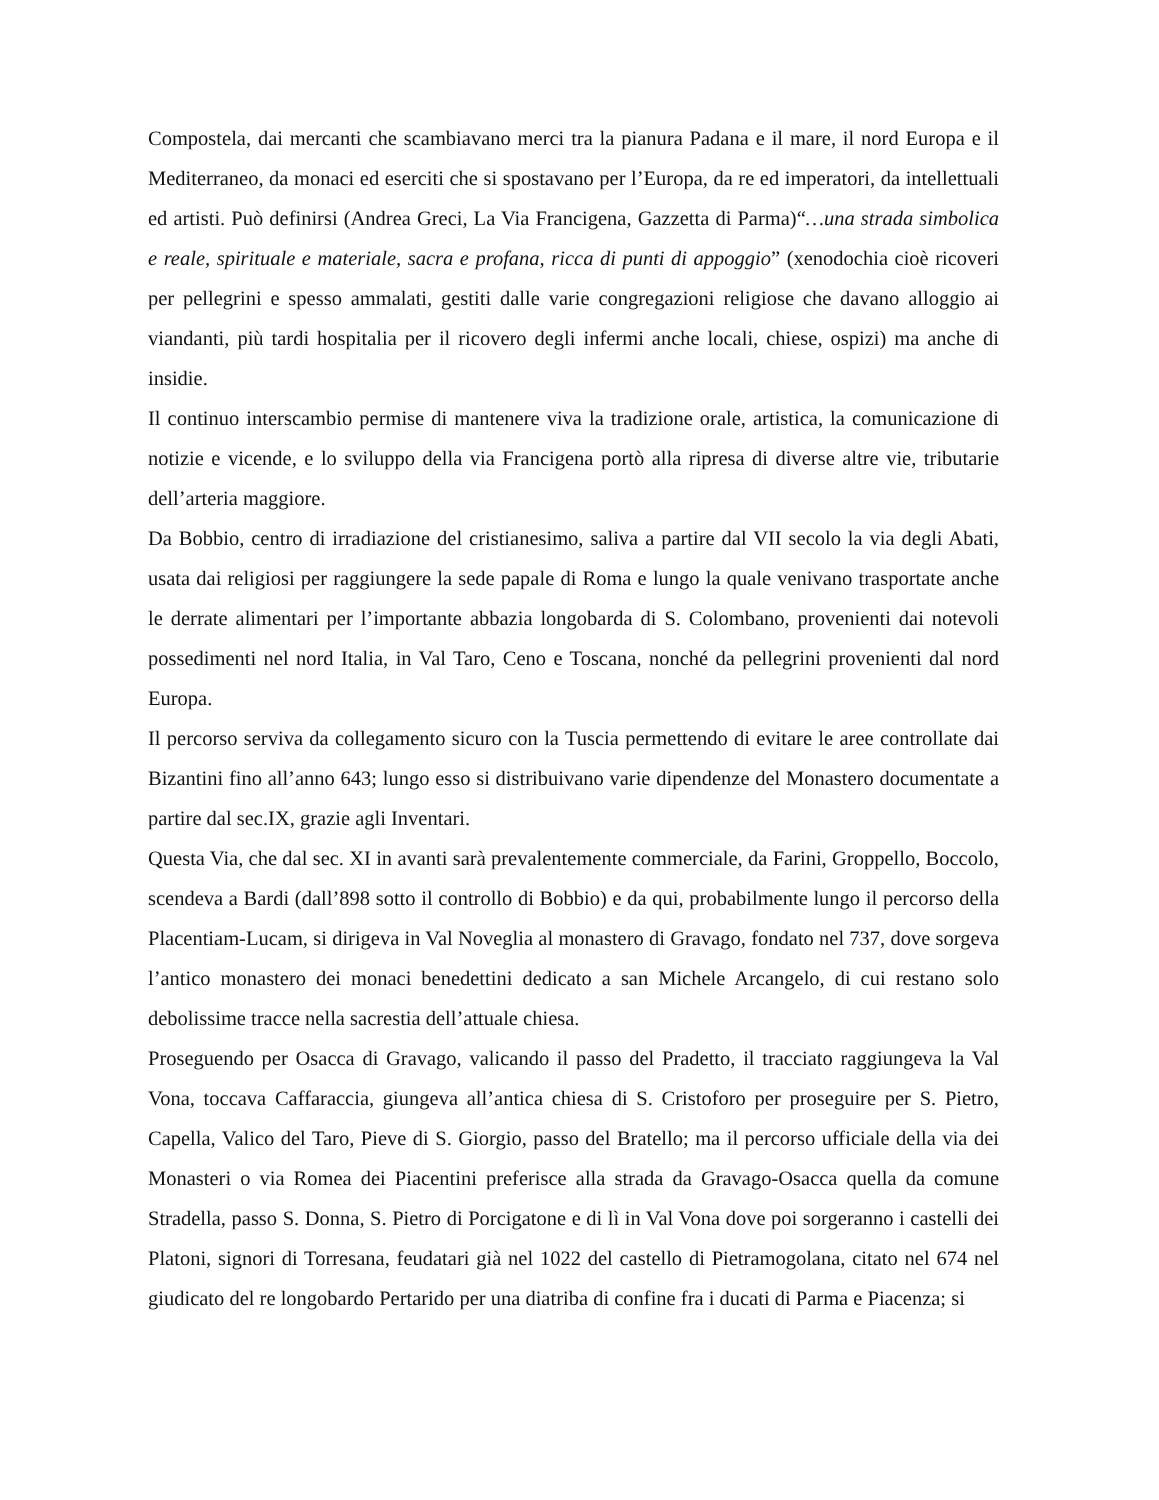Compostela, dai mercanti che scambiavano merci tra la pianura Padana e il mare, il nord Europa e il Mediterraneo, da monaci ed eserciti che si spostavano per l’Europa, da re ed imperatori, da intellettuali ed artisti. Può definirsi (Andrea Greci, La Via Francigena, Gazzetta di Parma)“…una strada simbolica e reale, spirituale e materiale, sacra e profana, ricca di punti di appoggio” (xenodochia cioè ricoveri per pellegrini e spesso ammalati, gestiti dalle varie congregazioni religiose che davano alloggio ai viandanti, più tardi hospitalia per il ricovero degli infermi anche locali, chiese, ospizi) ma anche di insidie.
Il continuo interscambio permise di mantenere viva la tradizione orale, artistica, la comunicazione di notizie e vicende, e lo sviluppo della via Francigena portò alla ripresa di diverse altre vie, tributarie dell’arteria maggiore.
Da Bobbio, centro di irradiazione del cristianesimo, saliva a partire dal VII secolo la via degli Abati, usata dai religiosi per raggiungere la sede papale di Roma e lungo la quale venivano trasportate anche le derrate alimentari per l’importante abbazia longobarda di S. Colombano, provenienti dai notevoli possedimenti nel nord Italia, in Val Taro, Ceno e Toscana, nonché da pellegrini provenienti dal nord Europa.
Il percorso serviva da collegamento sicuro con la Tuscia permettendo di evitare le aree controllate dai Bizantini fino all’anno 643; lungo esso si distribuivano varie dipendenze del Monastero documentate a partire dal sec.IX, grazie agli Inventari.
Questa Via, che dal sec. XI in avanti sarà prevalentemente commerciale, da Farini, Groppello, Boccolo, scendeva a Bardi (dall’898 sotto il controllo di Bobbio) e da qui, probabilmente lungo il percorso della Placentiam-Lucam, si dirigeva in Val Noveglia al monastero di Gravago, fondato nel 737, dove sorgeva l’antico monastero dei monaci benedettini dedicato a san Michele Arcangelo, di cui restano solo debolissime tracce nella sacrestia dell’attuale chiesa.
Proseguendo per Osacca di Gravago, valicando il passo del Pradetto, il tracciato raggiungeva la Val Vona, toccava Caffaraccia, giungeva all’antica chiesa di S. Cristoforo per proseguire per S. Pietro, Capella, Valico del Taro, Pieve di S. Giorgio, passo del Bratello; ma il percorso ufficiale della via dei Monasteri o via Romea dei Piacentini preferisce alla strada da Gravago-Osacca quella da comune Stradella, passo S. Donna, S. Pietro di Porcigatone e di lì in Val Vona dove poi sorgeranno i castelli dei Platoni, signori di Torresana, feudatari già nel 1022 del castello di Pietramogolana, citato nel 674 nel giudicato del re longobardo Pertarido per una diatriba di confine fra i ducati di Parma e Piacenza; si